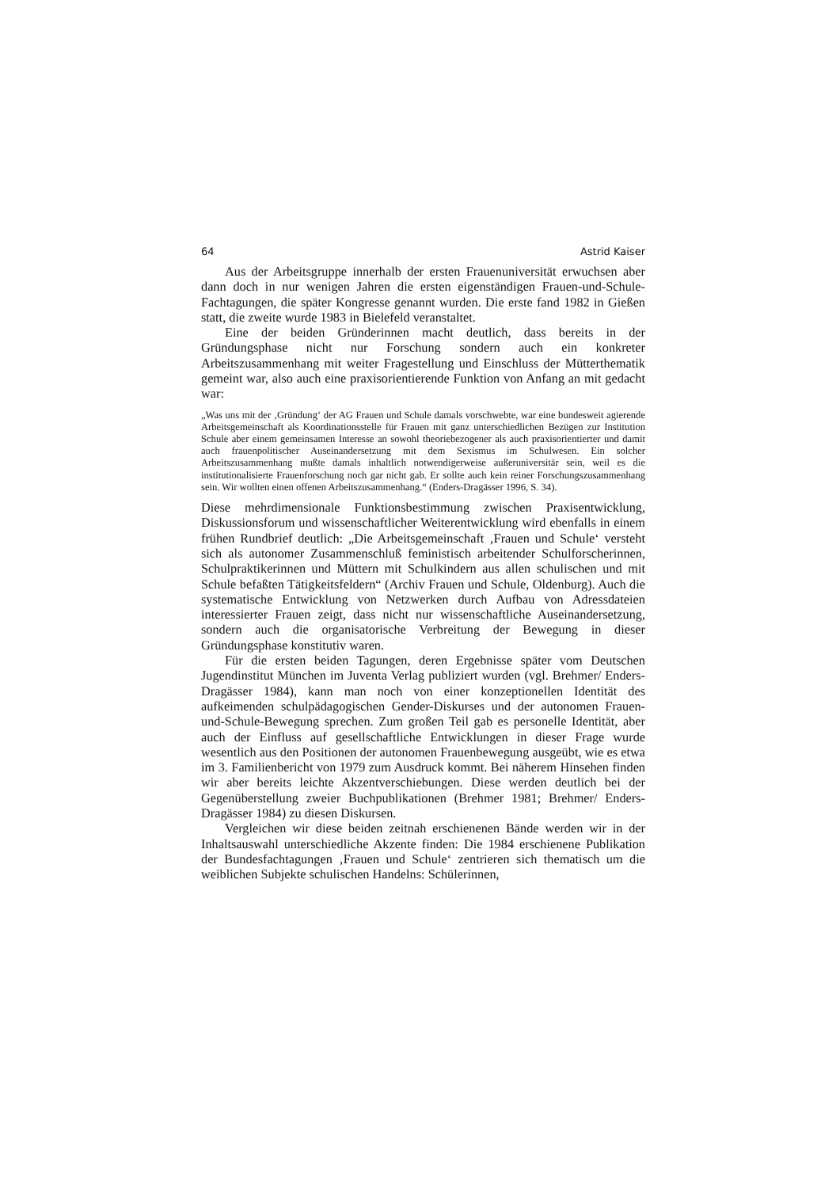64 Astrid Kaiser
Aus der Arbeitsgruppe innerhalb der ersten Frauenuniversität erwuchsen aber dann doch in nur wenigen Jahren die ersten eigenständigen Frauen-und-Schule-Fachtagungen, die später Kongresse genannt wurden. Die erste fand 1982 in Gießen statt, die zweite wurde 1983 in Bielefeld veranstaltet.
Eine der beiden Gründerinnen macht deutlich, dass bereits in der Gründungsphase nicht nur Forschung sondern auch ein konkreter Arbeitszusammenhang mit weiter Fragestellung und Einschluss der Mütterthematik gemeint war, also auch eine praxisorientierende Funktion von Anfang an mit gedacht war:
„Was uns mit der ‚Gründung‘ der AG Frauen und Schule damals vorschwebte, war eine bundesweit agierende Arbeitsgemeinschaft als Koordinationsstelle für Frauen mit ganz unterschiedlichen Bezügen zur Institution Schule aber einem gemeinsamen Interesse an sowohl theoriebezogener als auch praxisorientierter und damit auch frauenpolitischer Auseinandersetzung mit dem Sexismus im Schulwesen. Ein solcher Arbeitszusammenhang mußte damals inhaltlich notwendigerweise außeruniversitär sein, weil es die institutionalisierte Frauenforschung noch gar nicht gab. Er sollte auch kein reiner Forschungszusammenhang sein. Wir wollten einen offenen Arbeitszusammenhang.“ (Enders-Dragässer 1996, S. 34).
Diese mehrdimensionale Funktionsbestimmung zwischen Praxisentwicklung, Diskussionsforum und wissenschaftlicher Weiterentwicklung wird ebenfalls in einem frühen Rundbrief deutlich: „Die Arbeitsgemeinschaft ‚Frauen und Schule‘ versteht sich als autonomer Zusammenschluß feministisch arbeitender Schulforscherinnen, Schulpraktikerinnen und Müttern mit Schulkindern aus allen schulischen und mit Schule befaßten Tätigkeitsfeldern“ (Archiv Frauen und Schule, Oldenburg). Auch die systematische Entwicklung von Netzwerken durch Aufbau von Adressdateien interessierter Frauen zeigt, dass nicht nur wissenschaftliche Auseinandersetzung, sondern auch die organisatorische Verbreitung der Bewegung in dieser Gründungsphase konstitutiv waren.
Für die ersten beiden Tagungen, deren Ergebnisse später vom Deutschen Jugendinstitut München im Juventa Verlag publiziert wurden (vgl. Brehmer/ Enders-Dragässer 1984), kann man noch von einer konzeptionellen Identität des aufkeimenden schulpädagogischen Gender-Diskurses und der autonomen Frauen-und-Schule-Bewegung sprechen. Zum großen Teil gab es personelle Identität, aber auch der Einfluss auf gesellschaftliche Entwicklungen in dieser Frage wurde wesentlich aus den Positionen der autonomen Frauenbewegung ausgeübt, wie es etwa im 3. Familienbericht von 1979 zum Ausdruck kommt. Bei näherem Hinsehen finden wir aber bereits leichte Akzentverschiebungen. Diese werden deutlich bei der Gegenüberstellung zweier Buchpublikationen (Brehmer 1981; Brehmer/ Enders-Dragässer 1984) zu diesen Diskursen.
Vergleichen wir diese beiden zeitnah erschienenen Bände werden wir in der Inhaltsauswahl unterschiedliche Akzente finden: Die 1984 erschienene Publikation der Bundesfachtagungen ‚Frauen und Schule‘ zentrieren sich thematisch um die weiblichen Subjekte schulischen Handelns: Schülerinnen,